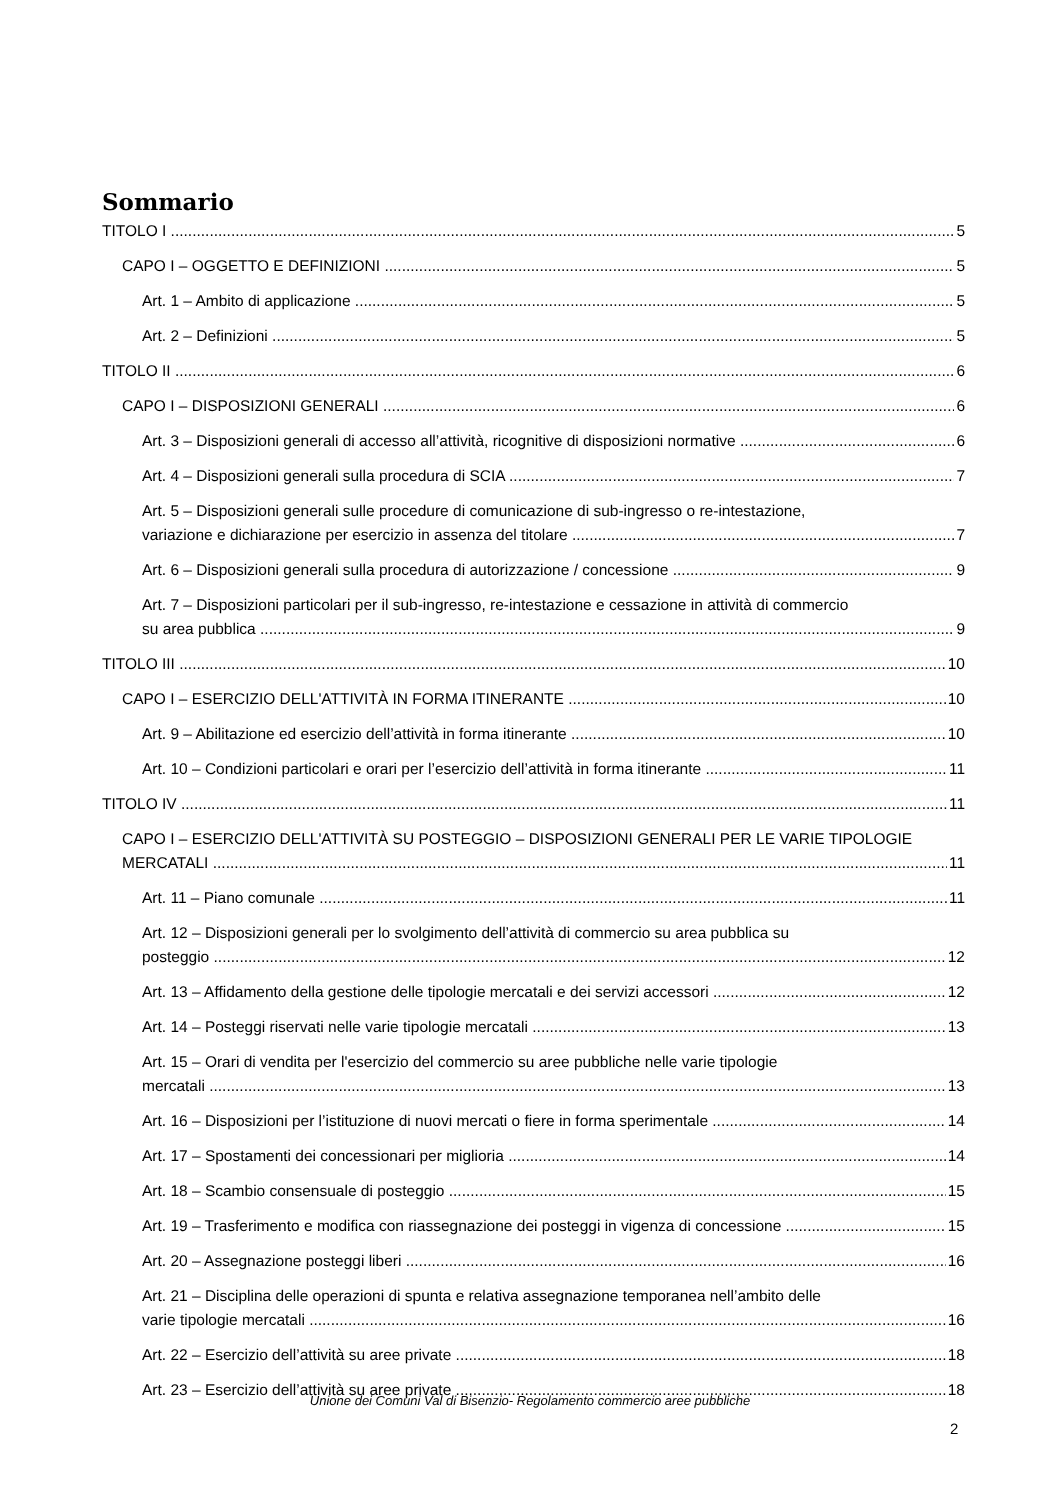Sommario
TITOLO I 5
CAPO I – OGGETTO E DEFINIZIONI 5
Art. 1 – Ambito di applicazione 5
Art. 2 – Definizioni 5
TITOLO II 6
CAPO I – DISPOSIZIONI GENERALI 6
Art. 3 – Disposizioni generali di accesso all’attività, ricognitive di disposizioni normative 6
Art. 4 – Disposizioni generali sulla procedura di SCIA 7
Art. 5 – Disposizioni generali sulle procedure di comunicazione di sub-ingresso o re-intestazione,
variazione e dichiarazione per esercizio in assenza del titolare 7
Art. 6 – Disposizioni generali sulla procedura di autorizzazione / concessione 9
Art. 7 – Disposizioni particolari per il sub-ingresso, re-intestazione e cessazione in attività di commercio
su area pubblica 9
TITOLO III 10
CAPO I – ESERCIZIO DELL'ATTIVITÀ IN FORMA ITINERANTE 10
Art. 9 – Abilitazione ed esercizio dell’attività in forma itinerante 10
Art. 10 – Condizioni particolari e orari per l’esercizio dell’attività in forma itinerante 11
TITOLO IV 11
CAPO I – ESERCIZIO DELL'ATTIVITÀ SU POSTEGGIO – DISPOSIZIONI GENERALI PER LE VARIE TIPOLOGIE
MERCATALI 11
Art. 11 – Piano comunale 11
Art. 12 – Disposizioni generali per lo svolgimento dell’attività di commercio su area pubblica su
posteggio 12
Art. 13 – Affidamento della gestione delle tipologie mercatali e dei servizi accessori 12
Art. 14 – Posteggi riservati nelle varie tipologie mercatali 13
Art. 15 – Orari di vendita per l'esercizio del commercio su aree pubbliche nelle varie tipologie
mercatali 13
Art. 16 – Disposizioni per l’istituzione di nuovi mercati o fiere in forma sperimentale 14
Art. 17 – Spostamenti dei concessionari per miglioria 14
Art. 18 – Scambio consensuale di posteggio 15
Art. 19 – Trasferimento e modifica con riassegnazione dei posteggi in vigenza di concessione 15
Art. 20 – Assegnazione posteggi liberi 16
Art. 21 – Disciplina delle operazioni di spunta e relativa assegnazione temporanea nell’ambito delle
varie tipologie mercatali 16
Art. 22 – Esercizio dell’attività su aree private 18
Art. 23 – Esercizio dell’attività su aree private 18
Unione dei Comuni Val di Bisenzio- Regolamento commercio aree pubbliche
2